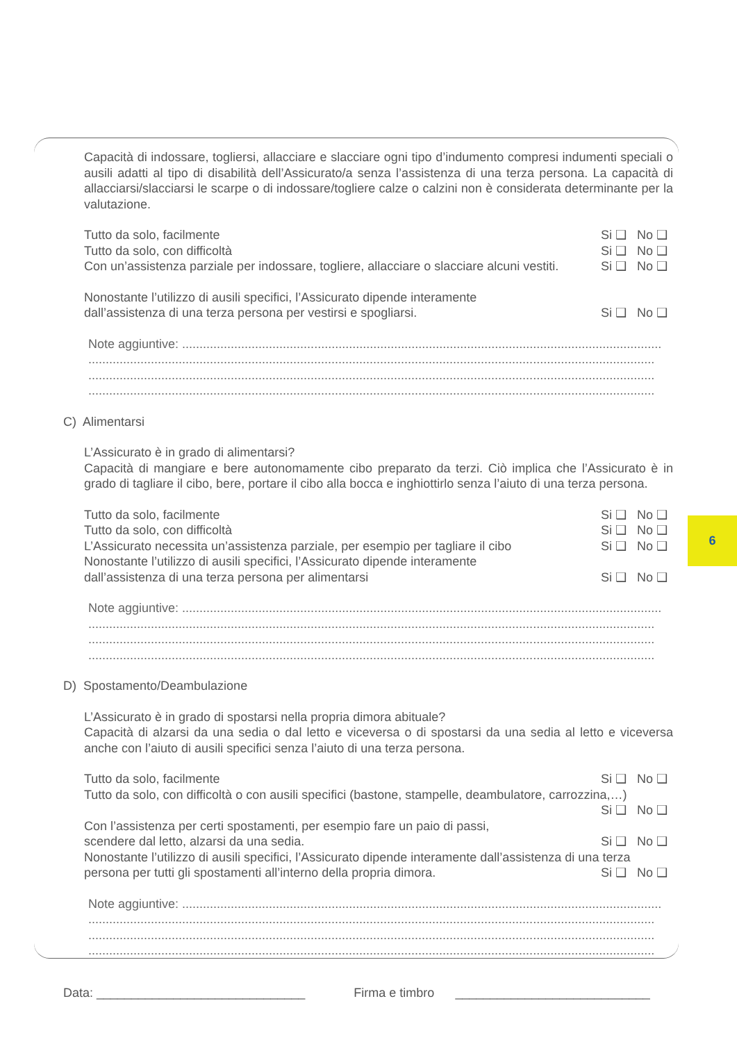Capacità di indossare, togliersi, allacciare e slacciare ogni tipo d’indumento compresi indumenti speciali o ausili adatti al tipo di disabilità dell’Assicurato/a senza l’assistenza di una terza persona. La capacità di allacciarsi/slacciarsi le scarpe o di indossare/togliere calze o calzini non è considerata determinante per la valutazione.
Tutto da solo, facilmente Si ❑ No ❑
Tutto da solo, con difficoltà Si ❑ No ❑
Con un’assistenza parziale per indossare, togliere, allacciare o slacciare alcuni vestiti. Si ❑ No ❑
Nonostante l’utilizzo di ausili specifici, l’Assicurato dipende interamente
dall’assistenza di una terza persona per vestirsi e spogliarsi. Si ❑ No ❑
Note aggiuntive: ..........................................................................................................................................
...................................................................................................................................................................
...................................................................................................................................................................
...................................................................................................................................................................
C) Alimentarsi
L’Assicurato è in grado di alimentarsi?
Capacità di mangiare e bere autonomamente cibo preparato da terzi. Ciò implica che l’Assicurato è in grado di tagliare il cibo, bere, portare il cibo alla bocca e inghiottirlo senza l’aiuto di una terza persona.
Tutto da solo, facilmente Si ❑ No ❑
Tutto da solo, con difficoltà Si ❑ No ❑
L’Assicurato necessita un’assistenza parziale, per esempio per tagliare il cibo Si ❑ No ❑
Nonostante l’utilizzo di ausili specifici, l’Assicurato dipende interamente
dall’assistenza di una terza persona per alimentarsi Si ❑ No ❑
Note aggiuntive: ..........................................................................................................................................
...................................................................................................................................................................
...................................................................................................................................................................
...................................................................................................................................................................
D) Spostamento/Deambulazione
L’Assicurato è in grado di spostarsi nella propria dimora abituale?
Capacità di alzarsi da una sedia o dal letto e viceversa o di spostarsi da una sedia al letto e viceversa anche con l’aiuto di ausili specifici senza l’aiuto di una terza persona.
Tutto da solo, facilmente Si ❑ No ❑
Tutto da solo, con difficoltà o con ausili specifici (bastone, stampelle, deambulatore, carrozzina,…)
Si ❑ No ❑
Con l’assistenza per certi spostamenti, per esempio fare un paio di passi,
scendere dal letto, alzarsi da una sedia. Si ❑ No ❑
Nonostante l’utilizzo di ausili specifici, l’Assicurato dipende interamente dall’assistenza di una terza
persona per tutti gli spostamenti all’interno della propria dimora. Si ❑ No ❑
Note aggiuntive: ..........................................................................................................................................
...................................................................................................................................................................
...................................................................................................................................................................
...................................................................................................................................................................
6
Data: ______________________________ Firma e timbro ____________________________